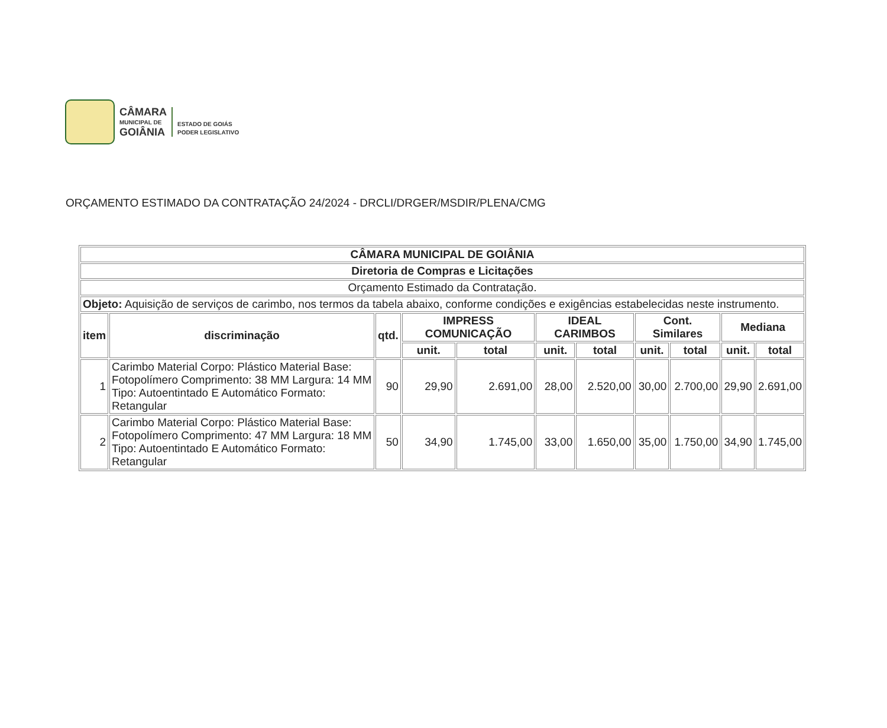CÂMARA
MUNICIPAL DE
GOIÂNIA
ESTADO DE GOIÁS
PODER LEGISLATIVO
ORÇAMENTO ESTIMADO DA CONTRATAÇÃO 24/2024 - DRCLI/DRGER/MSDIR/PLENA/CMG
| CÂMARA MUNICIPAL DE GOIÂNIA | | | | | | | | | | |
| --- | --- | --- | --- | --- | --- | --- | --- | --- | --- | --- |
| Diretoria de Compras e Licitações | | | | | | | | | | |
| Orçamento Estimado da Contratação. | | | | | | | | | | |
| Objeto: Aquisição de serviços de carimbo, nos termos da tabela abaixo, conforme condições e exigências estabelecidas neste instrumento. | | | | | | | | | | |
| item | discriminação | qtd. | IMPRESS COMUNICAÇÃO | | IDEAL CARIMBOS | | Cont. Similares | | Mediana | |
| | | | unit. | total | unit. | total | unit. | total | unit. | total |
| 1 | Carimbo Material Corpo: Plástico Material Base: Fotopolímero Comprimento: 38 MM Largura: 14 MM Tipo: Autoentintado E Automático Formato: Retangular | 90 | 29,90 | 2.691,00 | 28,00 | 2.520,00 | 30,00 | 2.700,00 | 29,90 | 2.691,00 |
| 2 | Carimbo Material Corpo: Plástico Material Base: Fotopolímero Comprimento: 47 MM Largura: 18 MM Tipo: Autoentintado E Automático Formato: Retangular | 50 | 34,90 | 1.745,00 | 33,00 | 1.650,00 | 35,00 | 1.750,00 | 34,90 | 1.745,00 |